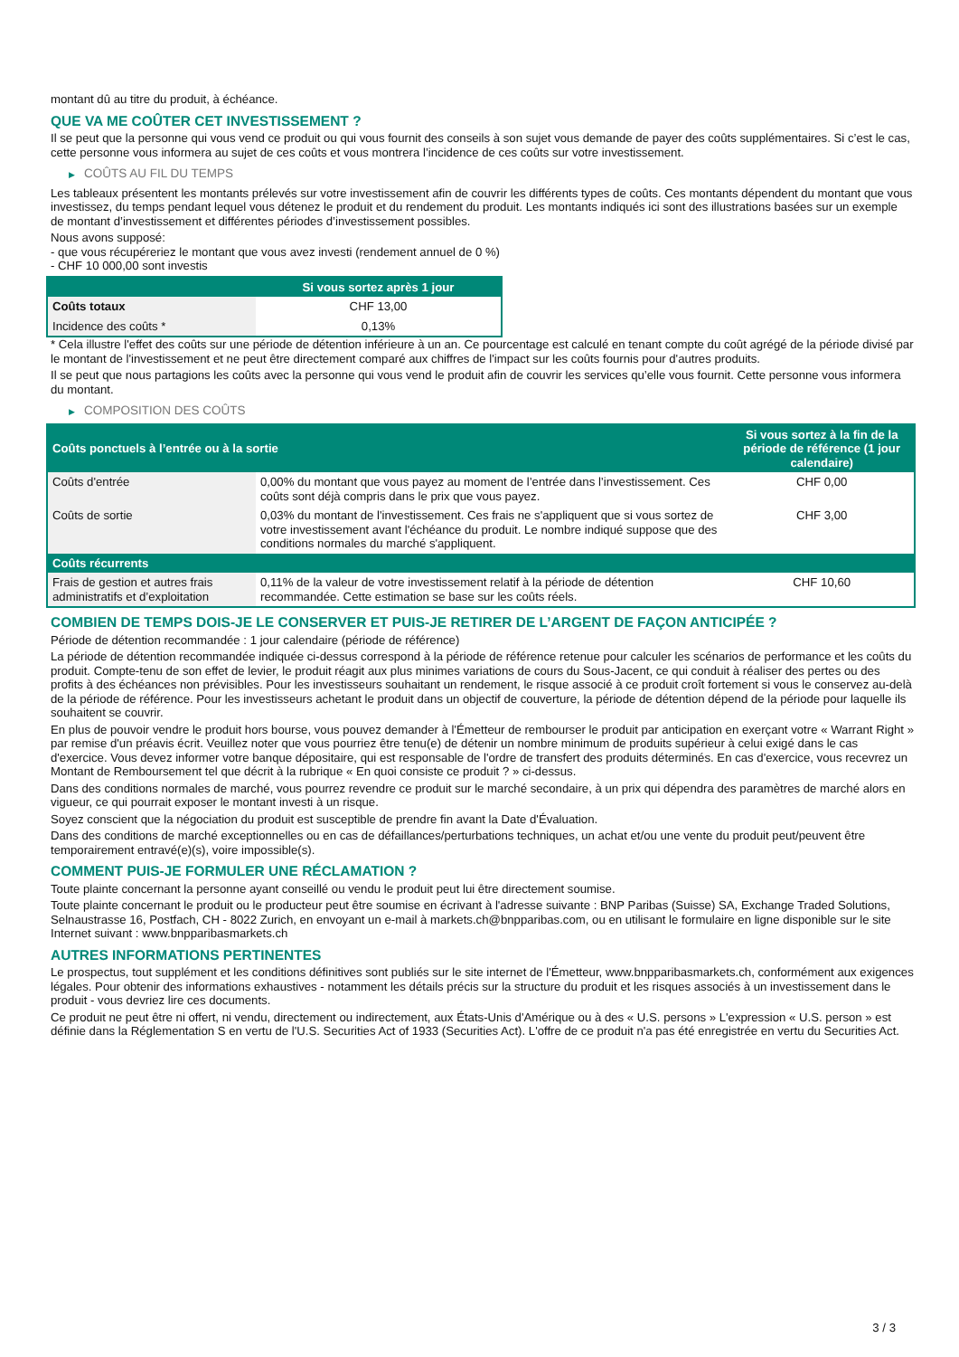montant dû au titre du produit, à échéance.
QUE VA ME COÛTER CET INVESTISSEMENT ?
Il se peut que la personne qui vous vend ce produit ou qui vous fournit des conseils à son sujet vous demande de payer des coûts supplémentaires. Si c’est le cas, cette personne vous informera au sujet de ces coûts et vous montrera l’incidence de ces coûts sur votre investissement.
▶ COÛTS AU FIL DU TEMPS
Les tableaux présentent les montants prélevés sur votre investissement afin de couvrir les différents types de coûts. Ces montants dépendent du montant que vous investissez, du temps pendant lequel vous détenez le produit et du rendement du produit. Les montants indiqués ici sont des illustrations basées sur un exemple de montant d’investissement et différentes périodes d’investissement possibles.
Nous avons supposé:
- que vous récupéreriez le montant que vous avez investi (rendement annuel de 0 %)
- CHF 10 000,00 sont investis
| | Si vous sortez après 1 jour |
| --- | --- |
| Coûts totaux | CHF 13,00 |
| Incidence des coûts * | 0,13% |
* Cela illustre l'effet des coûts sur une période de détention inférieure à un an. Ce pourcentage est calculé en tenant compte du coût agrégé de la période divisé par le montant de l'investissement et ne peut être directement comparé aux chiffres de l'impact sur les coûts fournis pour d'autres produits.
Il se peut que nous partagions les coûts avec la personne qui vous vend le produit afin de couvrir les services qu’elle vous fournit. Cette personne vous informera du montant.
▶ COMPOSITION DES COÛTS
| Coûts ponctuels à l’entrée ou à la sortie | | Si vous sortez à la fin de la période de référence (1 jour calendaire) |
| --- | --- | --- |
| Coûts d'entrée | 0,00% du montant que vous payez au moment de l’entrée dans l’investissement. Ces coûts sont déjà compris dans le prix que vous payez. | CHF 0,00 |
| Coûts de sortie | 0,03% du montant de l'investissement. Ces frais ne s'appliquent que si vous sortez de votre investissement avant l'échéance du produit. Le nombre indiqué suppose que des conditions normales du marché s'appliquent. | CHF 3,00 |
| Coûts récurrents | | |
| Frais de gestion et autres frais administratifs et d’exploitation | 0,11% de la valeur de votre investissement relatif à la période de détention recommandée. Cette estimation se base sur les coûts réels. | CHF 10,60 |
COMBIEN DE TEMPS DOIS-JE LE CONSERVER ET PUIS-JE RETIRER DE L’ARGENT DE FAÇON ANTICIPÉE ?
Période de détention recommandée : 1 jour calendaire (période de référence)
La période de détention recommandée indiquée ci-dessus correspond à la période de référence retenue pour calculer les scénarios de performance et les coûts du produit. Compte-tenu de son effet de levier, le produit réagit aux plus minimes variations de cours du Sous-Jacent, ce qui conduit à réaliser des pertes ou des profits à des échéances non prévisibles. Pour les investisseurs souhaitant un rendement, le risque associé à ce produit croît fortement si vous le conservez au-delà de la période de référence. Pour les investisseurs achetant le produit dans un objectif de couverture, la période de détention dépend de la période pour laquelle ils souhaitent se couvrir.
En plus de pouvoir vendre le produit hors bourse, vous pouvez demander à l'Émetteur de rembourser le produit par anticipation en exerçant votre « Warrant Right » par remise d'un préavis écrit. Veuillez noter que vous pourriez être tenu(e) de détenir un nombre minimum de produits supérieur à celui exigé dans le cas d'exercice. Vous devez informer votre banque dépositaire, qui est responsable de l'ordre de transfert des produits déterminés. En cas d'exercice, vous recevrez un Montant de Remboursement tel que décrit à la rubrique « En quoi consiste ce produit ? » ci-dessus.
Dans des conditions normales de marché, vous pourrez revendre ce produit sur le marché secondaire, à un prix qui dépendra des paramètres de marché alors en vigueur, ce qui pourrait exposer le montant investi à un risque.
Soyez conscient que la négociation du produit est susceptible de prendre fin avant la Date d'Évaluation.
Dans des conditions de marché exceptionnelles ou en cas de défaillances/perturbations techniques, un achat et/ou une vente du produit peut/peuvent être temporairement entravé(e)(s), voire impossible(s).
COMMENT PUIS-JE FORMULER UNE RÉCLAMATION ?
Toute plainte concernant la personne ayant conseillé ou vendu le produit peut lui être directement soumise.
Toute plainte concernant le produit ou le producteur peut être soumise en écrivant à l'adresse suivante : BNP Paribas (Suisse) SA, Exchange Traded Solutions, Selnaustrasse 16, Postfach, CH - 8022 Zurich, en envoyant un e-mail à markets.ch@bnpparibas.com, ou en utilisant le formulaire en ligne disponible sur le site Internet suivant : www.bnpparibasmarkets.ch
AUTRES INFORMATIONS PERTINENTES
Le prospectus, tout supplément et les conditions définitives sont publiés sur le site internet de l'Émetteur, www.bnpparibasmarkets.ch, conformément aux exigences légales. Pour obtenir des informations exhaustives - notamment les détails précis sur la structure du produit et les risques associés à un investissement dans le produit - vous devriez lire ces documents.
Ce produit ne peut être ni offert, ni vendu, directement ou indirectement, aux États-Unis d'Amérique ou à des « U.S. persons » L'expression « U.S. person » est définie dans la Réglementation S en vertu de l'U.S. Securities Act of 1933 (Securities Act). L'offre de ce produit n'a pas été enregistrée en vertu du Securities Act.
3 / 3